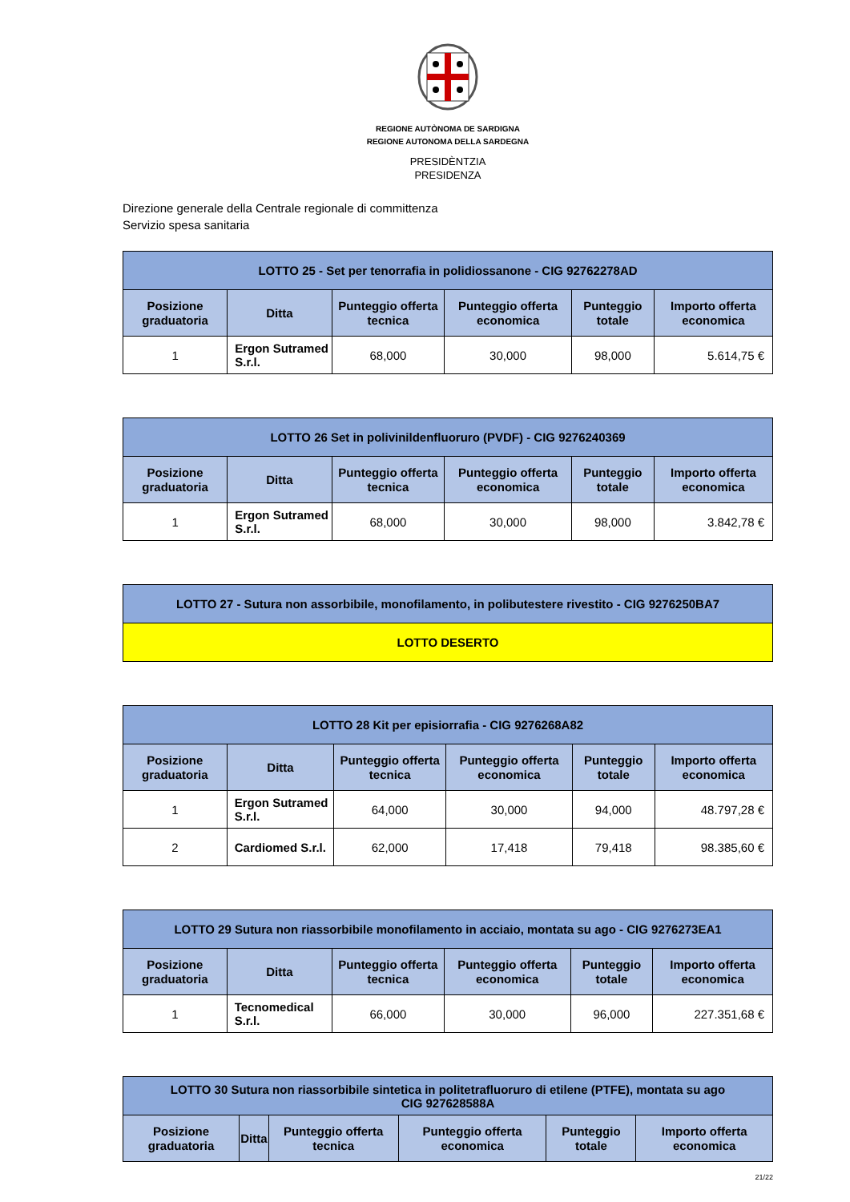REGIONE AUTÒNOMA DE SARDIGNA
REGIONE AUTONOMA DELLA SARDEGNA
PRESIDÈNTZIA
PRESIDENZA
Direzione generale della Centrale regionale di committenza
Servizio spesa sanitaria
| LOTTO 25 - Set per tenorrafia in polidiossanone - CIG 92762278AD | | | | | |
| Posizione graduatoria | Ditta | Punteggio offerta tecnica | Punteggio offerta economica | Punteggio totale | Importo offerta economica |
| 1 | Ergon Sutramed S.r.l. | 68,000 | 30,000 | 98,000 | 5.614,75 € |
| LOTTO 26 Set in polivinildenfluoruro (PVDF) - CIG 9276240369 | | | | | |
| Posizione graduatoria | Ditta | Punteggio offerta tecnica | Punteggio offerta economica | Punteggio totale | Importo offerta economica |
| 1 | Ergon Sutramed S.r.l. | 68,000 | 30,000 | 98,000 | 3.842,78 € |
| LOTTO 27 - Sutura non assorbibile, monofilamento, in polibutestere rivestito - CIG 9276250BA7 |
| LOTTO DESERTO |
| LOTTO 28 Kit per episiorrafia - CIG 9276268A82 | | | | | |
| Posizione graduatoria | Ditta | Punteggio offerta tecnica | Punteggio offerta economica | Punteggio totale | Importo offerta economica |
| 1 | Ergon Sutramed S.r.l. | 64,000 | 30,000 | 94,000 | 48.797,28 € |
| 2 | Cardiomed S.r.l. | 62,000 | 17,418 | 79,418 | 98.385,60 € |
| LOTTO 29 Sutura non riassorbibile monofilamento in acciaio, montata su ago - CIG 9276273EA1 | | | | | |
| Posizione graduatoria | Ditta | Punteggio offerta tecnica | Punteggio offerta economica | Punteggio totale | Importo offerta economica |
| 1 | Tecnomedical S.r.l. | 66,000 | 30,000 | 96,000 | 227.351,68 € |
| LOTTO 30 Sutura non riassorbibile sintetica in politetrafluoruro di etilene (PTFE), montata su ago CIG 927628588A | | | | | |
| Posizione graduatoria | Ditta | Punteggio offerta tecnica | Punteggio offerta economica | Punteggio totale | Importo offerta economica |
21/22